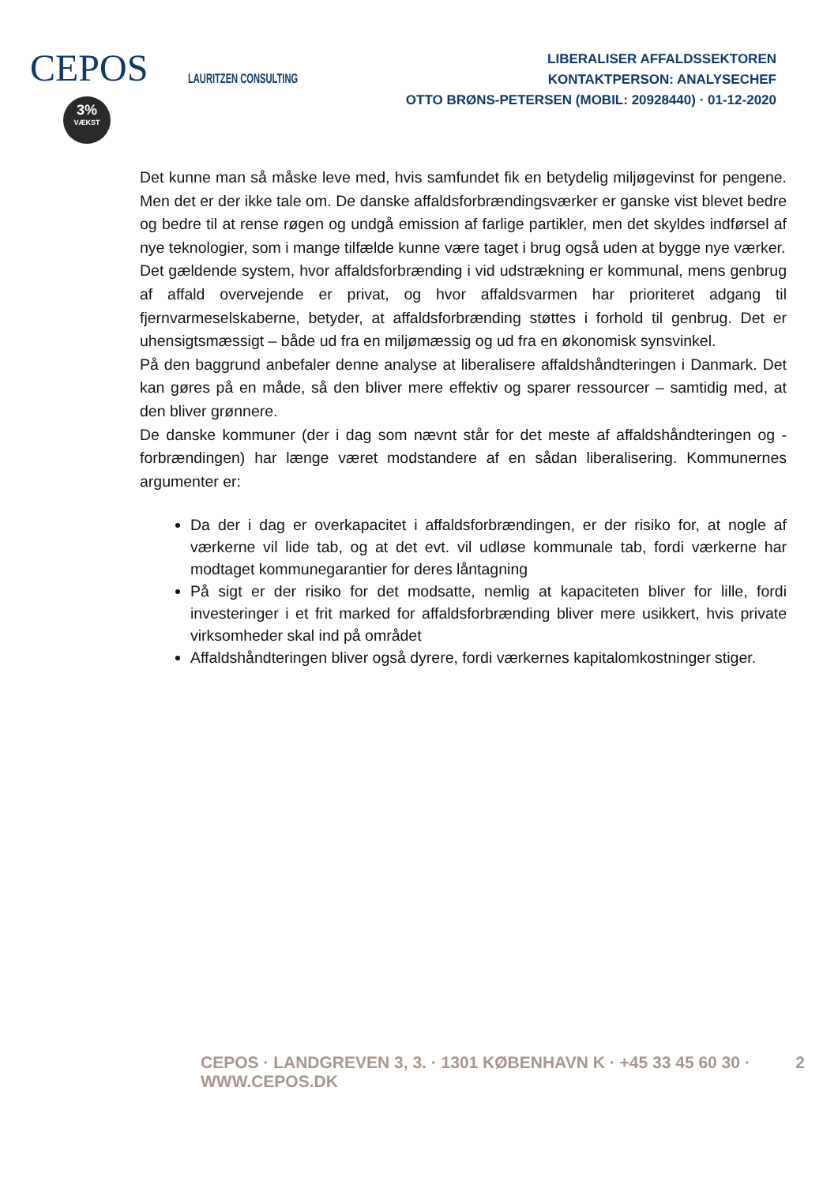CEPOS
3%
VÆKST
LAURITZEN CONSULTING
LIBERALISER AFFALDSSEKTOREN
KONTAKTPERSON: ANALYSECHEF
OTTO BRØNS-PETERSEN (MOBIL: 20928440) · 01-12-2020
Det kunne man så måske leve med, hvis samfundet fik en betydelig miljøgevinst for pengene. Men det er der ikke tale om. De danske affaldsforbrændingsværker er ganske vist blevet bedre og bedre til at rense røgen og undgå emission af farlige partikler, men det skyldes indførsel af nye teknologier, som i mange tilfælde kunne være taget i brug også uden at bygge nye værker.
Det gældende system, hvor affaldsforbrænding i vid udstrækning er kommunal, mens genbrug af affald overvejende er privat, og hvor affaldsvarmen har prioriteret adgang til fjernvarmeselskaberne, betyder, at affaldsforbrænding støttes i forhold til genbrug. Det er uhensigtsmæssigt – både ud fra en miljømæssig og ud fra en økonomisk synsvinkel.
På den baggrund anbefaler denne analyse at liberalisere affaldshåndteringen i Danmark. Det kan gøres på en måde, så den bliver mere effektiv og sparer ressourcer – samtidig med, at den bliver grønnere.
De danske kommuner (der i dag som nævnt står for det meste af affaldshåndteringen og -forbrændingen) har længe været modstandere af en sådan liberalisering. Kommunernes argumenter er:
Da der i dag er overkapacitet i affaldsforbrændingen, er der risiko for, at nogle af værkerne vil lide tab, og at det evt. vil udløse kommunale tab, fordi værkerne har modtaget kommunegarantier for deres låntagning
På sigt er der risiko for det modsatte, nemlig at kapaciteten bliver for lille, fordi investeringer i et frit marked for affaldsforbrænding bliver mere usikkert, hvis private virksomheder skal ind på området
Affaldshåndteringen bliver også dyrere, fordi værkernes kapitalomkostninger stiger.
CEPOS · LANDGREVEN 3, 3. · 1301 KØBENHAVN K · +45 33 45 60 30 · WWW.CEPOS.DK 2